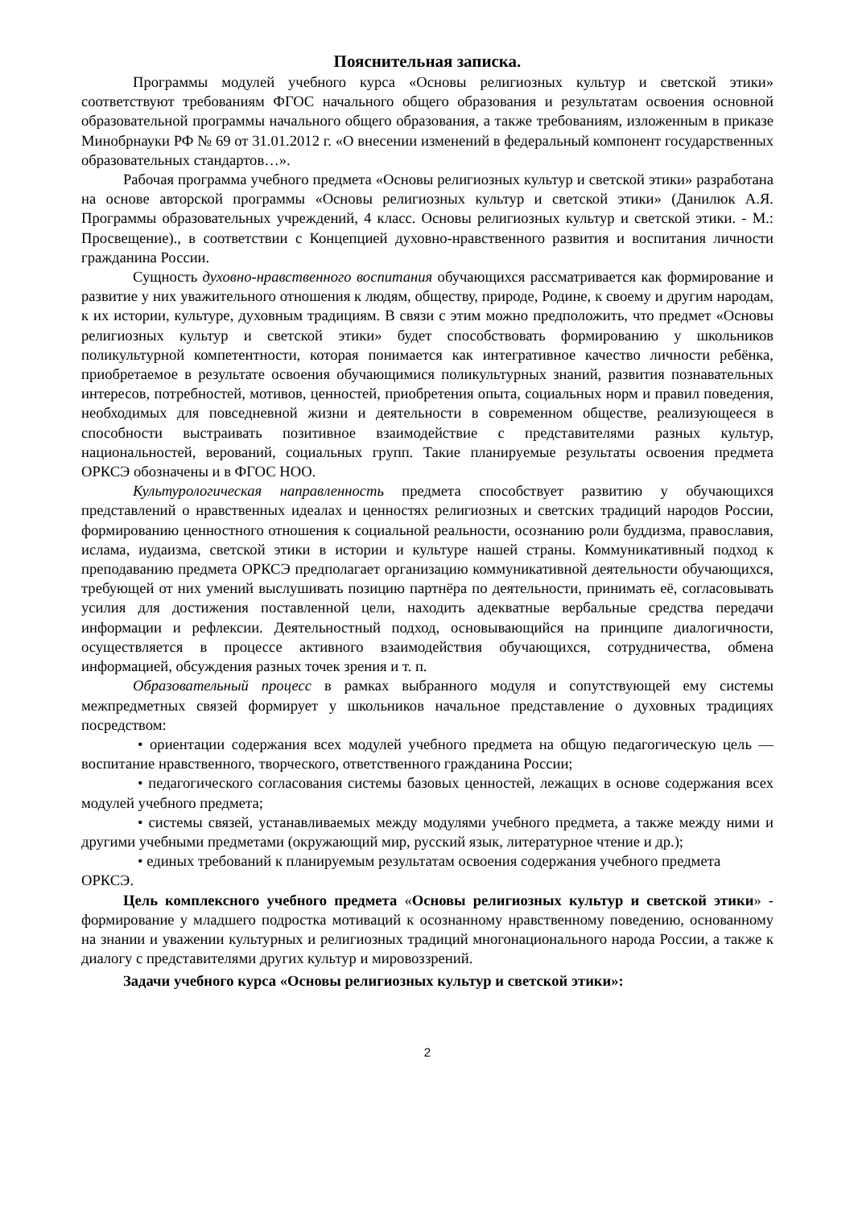Пояснительная записка.
Программы модулей учебного курса «Основы религиозных культур и светской этики» соответствуют требованиям ФГОС начального общего образования и результатам освоения основной образовательной программы начального общего образования, а также требованиям, изложенным в приказе Минобрнауки РФ № 69 от 31.01.2012 г. «О внесении изменений в федеральный компонент государственных образовательных стандартов…».
Рабочая программа учебного предмета «Основы религиозных культур и светской этики» разработана на основе авторской программы «Основы религиозных культур и светской этики» (Данилюк А.Я. Программы образовательных учреждений, 4 класс. Основы религиозных культур и светской этики. - М.: Просвещение)., в соответствии с Концепцией духовно-нравственного развития и воспитания личности гражданина России.
Сущность духовно-нравственного воспитания обучающихся рассматривается как формирование и развитие у них уважительного отношения к людям, обществу, природе, Родине, к своему и другим народам, к их истории, культуре, духовным традициям. В связи с этим можно предположить, что предмет «Основы религиозных культур и светской этики» будет способствовать формированию у школьников поликультурной компетентности, которая понимается как интегративное качество личности ребёнка, приобретаемое в результате освоения обучающимися поликультурных знаний, развития познавательных интересов, потребностей, мотивов, ценностей, приобретения опыта, социальных норм и правил поведения, необходимых для повседневной жизни и деятельности в современном обществе, реализующееся в способности выстраивать позитивное взаимодействие с представителями разных культур, национальностей, верований, социальных групп. Такие планируемые результаты освоения предмета ОРКСЭ обозначены и в ФГОС НОО.
Культурологическая направленность предмета способствует развитию у обучающихся представлений о нравственных идеалах и ценностях религиозных и светских традиций народов России, формированию ценностного отношения к социальной реальности, осознанию роли буддизма, православия, ислама, иудаизма, светской этики в истории и культуре нашей страны. Коммуникативный подход к преподаванию предмета ОРКСЭ предполагает организацию коммуникативной деятельности обучающихся, требующей от них умений выслушивать позицию партнёра по деятельности, принимать её, согласовывать усилия для достижения поставленной цели, находить адекватные вербальные средства передачи информации и рефлексии. Деятельностный подход, основывающийся на принципе диалогичности, осуществляется в процессе активного взаимодействия обучающихся, сотрудничества, обмена информацией, обсуждения разных точек зрения и т. п.
Образовательный процесс в рамках выбранного модуля и сопутствующей ему системы межпредметных связей формирует у школьников начальное представление о духовных традициях посредством:
• ориентации содержания всех модулей учебного предмета на общую педагогическую цель — воспитание нравственного, творческого, ответственного гражданина России;
• педагогического согласования системы базовых ценностей, лежащих в основе содержания всех модулей учебного предмета;
• системы связей, устанавливаемых между модулями учебного предмета, а также между ними и другими учебными предметами (окружающий мир, русский язык, литературное чтение и др.);
• единых требований к планируемым результатам освоения содержания учебного предмета ОРКСЭ.
Цель комплексного учебного предмета «Основы религиозных культур и светской этики» - формирование у младшего подростка мотиваций к осознанному нравственному поведению, основанному на знании и уважении культурных и религиозных традиций многонационального народа России, а также к диалогу с представителями других культур и мировоззрений.
Задачи учебного курса «Основы религиозных культур и светской этики»:
2